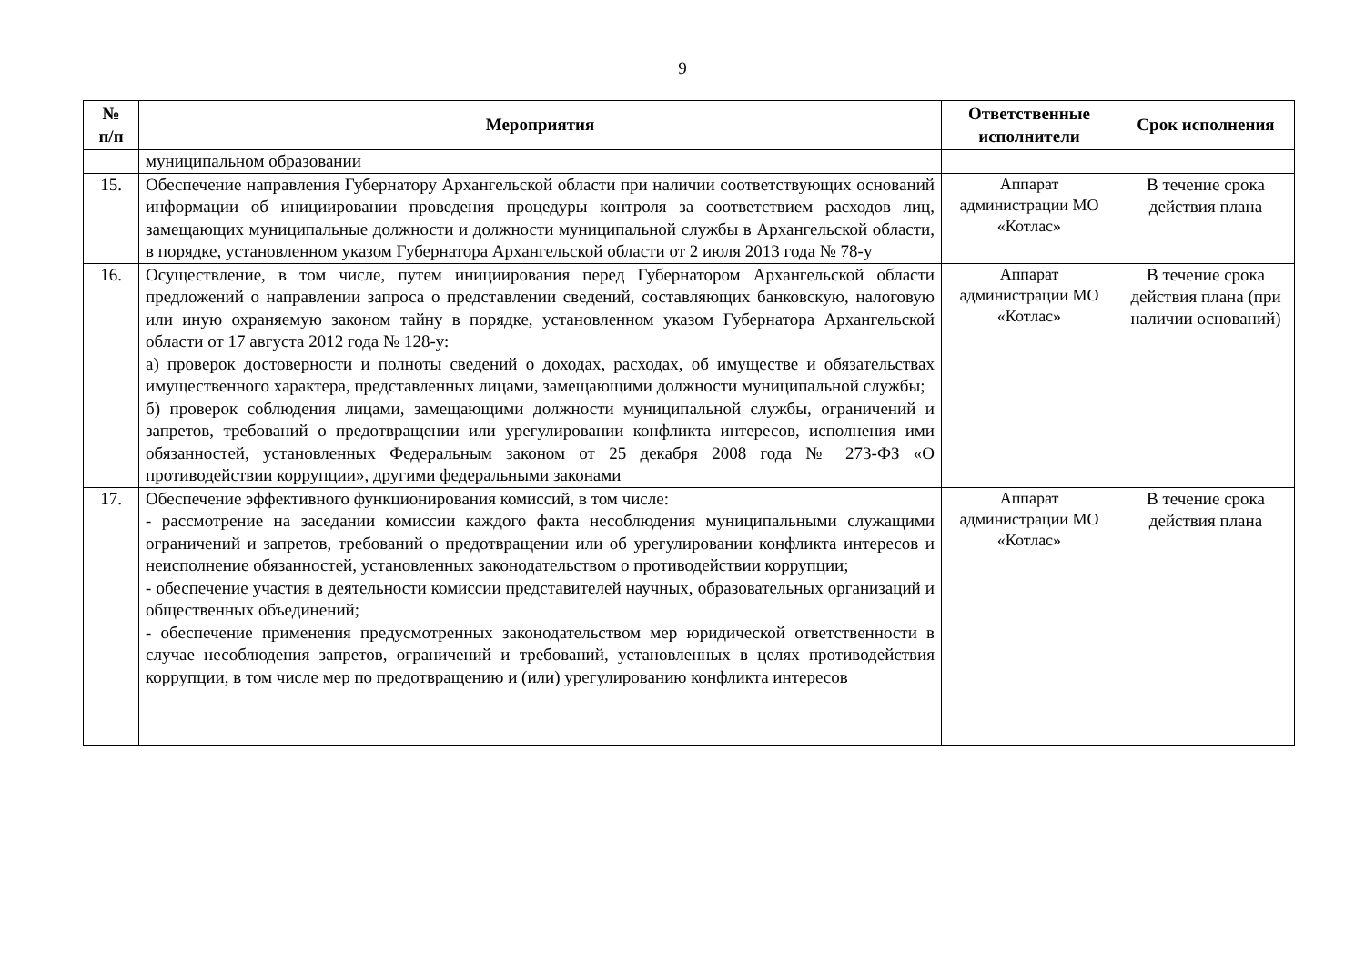9
| № п/п | Мероприятия | Ответственные исполнители | Срок исполнения |
| --- | --- | --- | --- |
| | муниципальном образовании | | |
| 15. | Обеспечение направления Губернатору Архангельской области при наличии соответствующих оснований информации об инициировании проведения процедуры контроля за соответствием расходов лиц, замещающих муниципальные должности и должности муниципальной службы в Архангельской области, в порядке, установленном указом Губернатора Архангельской области от 2 июля 2013 года № 78-у | Аппарат администрации МО «Котлас» | В течение срока действия плана |
| 16. | Осуществление, в том числе, путем инициирования перед Губернатором Архангельской области предложений о направлении запроса о представлении сведений, составляющих банковскую, налоговую или иную охраняемую законом тайну в порядке, установленном указом Губернатора Архангельской области от 17 августа 2012 года № 128-у: а) проверок достоверности и полноты сведений о доходах, расходах, об имуществе и обязательствах имущественного характера, представленных лицами, замещающими должности муниципальной службы; б) проверок соблюдения лицами, замещающими должности муниципальной службы, ограничений и запретов, требований о предотвращении или урегулировании конфликта интересов, исполнения ими обязанностей, установленных Федеральным законом от 25 декабря 2008 года № 273-ФЗ «О противодействии коррупции», другими федеральными законами | Аппарат администрации МО «Котлас» | В течение срока действия плана (при наличии оснований) |
| 17. | Обеспечение эффективного функционирования комиссий, в том числе: - рассмотрение на заседании комиссии каждого факта несоблюдения муниципальными служащими ограничений и запретов, требований о предотвращении или об урегулировании конфликта интересов и неисполнение обязанностей, установленных законодательством о противодействии коррупции; - обеспечение участия в деятельности комиссии представителей научных, образовательных организаций и общественных объединений; - обеспечение применения предусмотренных законодательством мер юридической ответственности в случае несоблюдения запретов, ограничений и требований, установленных в целях противодействия коррупции, в том числе мер по предотвращению и (или) урегулированию конфликта интересов | Аппарат администрации МО «Котлас» | В течение срока действия плана |